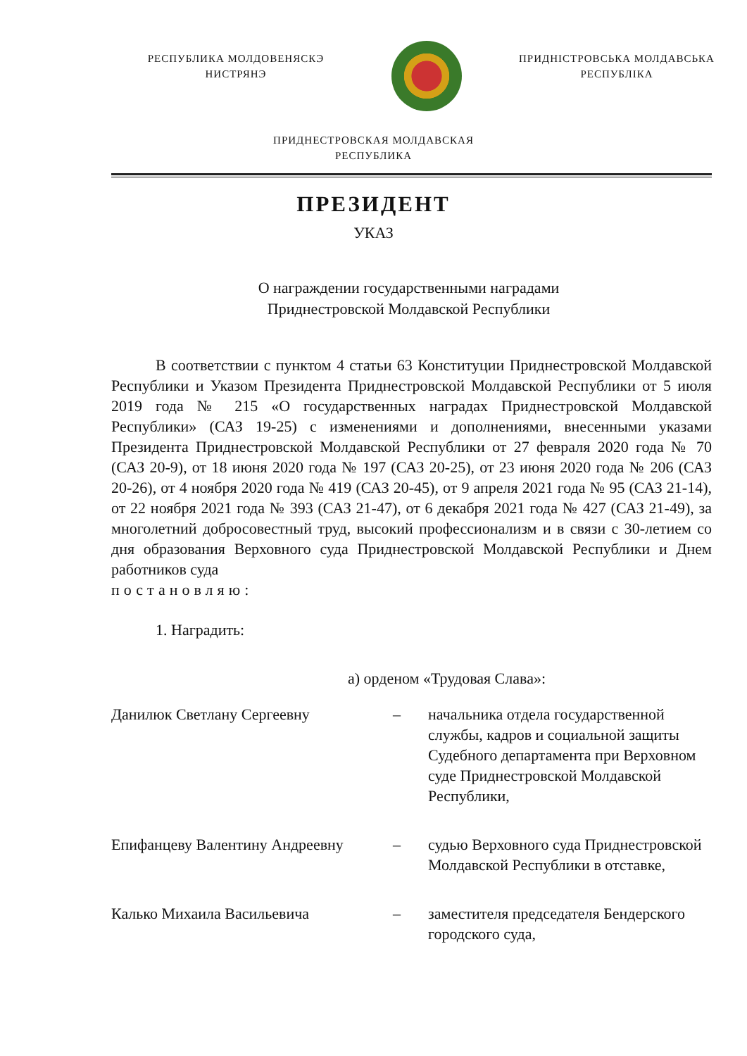РЕСПУБЛИКА МОЛДОВЕНЯСКЭ
НИСТРЯНЭ
ПРИДНІСТРОВСЬКА МОЛДАВСЬКА
РЕСПУБЛІКА
ПРИДНЕСТРОВСКАЯ МОЛДАВСКАЯ
РЕСПУБЛИКА
ПРЕЗИДЕНТ
УКАЗ
О награждении государственными наградами
Приднестровской Молдавской Республики
В соответствии с пунктом 4 статьи 63 Конституции Приднестровской Молдавской Республики и Указом Президента Приднестровской Молдавской Республики от 5 июля 2019 года № 215 «О государственных наградах Приднестровской Молдавской Республики» (САЗ 19-25) с изменениями и дополнениями, внесенными указами Президента Приднестровской Молдавской Республики от 27 февраля 2020 года № 70 (САЗ 20-9), от 18 июня 2020 года № 197 (САЗ 20-25), от 23 июня 2020 года № 206 (САЗ 20-26), от 4 ноября 2020 года № 419 (САЗ 20-45), от 9 апреля 2021 года № 95 (САЗ 21-14), от 22 ноября 2021 года № 393 (САЗ 21-47), от 6 декабря 2021 года № 427 (САЗ 21-49), за многолетний добросовестный труд, высокий профессионализм и в связи с 30-летием со дня образования Верховного суда Приднестровской Молдавской Республики и Днем работников суда
постановляю:
1. Наградить:
а) орденом «Трудовая Слава»:
Данилюк Светлану Сергеевну – начальника отдела государственной службы, кадров и социальной защиты Судебного департамента при Верховном суде Приднестровской Молдавской Республики,
Епифанцеву Валентину Андреевну – судью Верховного суда Приднестровской Молдавской Республики в отставке,
Калько Михаила Васильевича – заместителя председателя Бендерского городского суда,